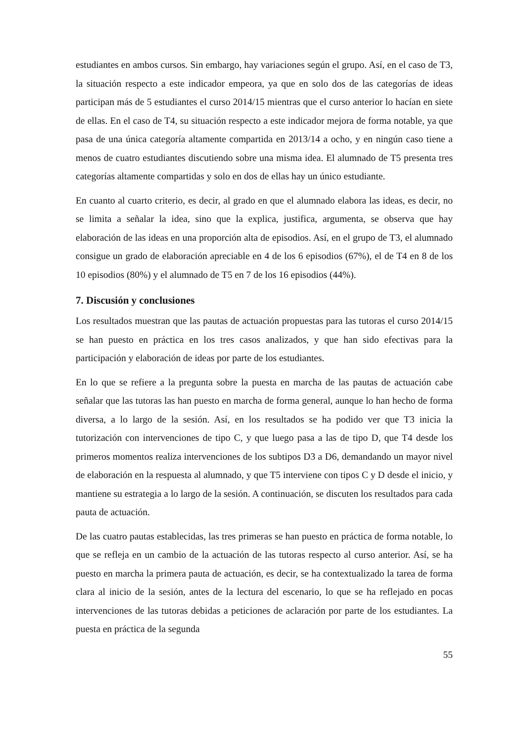estudiantes en ambos cursos. Sin embargo, hay variaciones según el grupo. Así, en el caso de T3, la situación respecto a este indicador empeora, ya que en solo dos de las categorías de ideas participan más de 5 estudiantes el curso 2014/15 mientras que el curso anterior lo hacían en siete de ellas. En el caso de T4, su situación respecto a este indicador mejora de forma notable, ya que pasa de una única categoría altamente compartida en 2013/14 a ocho, y en ningún caso tiene a menos de cuatro estudiantes discutiendo sobre una misma idea. El alumnado de T5 presenta tres categorías altamente compartidas y solo en dos de ellas hay un único estudiante.
En cuanto al cuarto criterio, es decir, al grado en que el alumnado elabora las ideas, es decir, no se limita a señalar la idea, sino que la explica, justifica, argumenta, se observa que hay elaboración de las ideas en una proporción alta de episodios. Así, en el grupo de T3, el alumnado consigue un grado de elaboración apreciable en 4 de los 6 episodios (67%), el de T4 en 8 de los 10 episodios (80%) y el alumnado de T5 en 7 de los 16 episodios (44%).
7. Discusión y conclusiones
Los resultados muestran que las pautas de actuación propuestas para las tutoras el curso 2014/15 se han puesto en práctica en los tres casos analizados, y que han sido efectivas para la participación y elaboración de ideas por parte de los estudiantes.
En lo que se refiere a la pregunta sobre la puesta en marcha de las pautas de actuación cabe señalar que las tutoras las han puesto en marcha de forma general, aunque lo han hecho de forma diversa, a lo largo de la sesión. Así, en los resultados se ha podido ver que T3 inicia la tutorización con intervenciones de tipo C, y que luego pasa a las de tipo D, que T4 desde los primeros momentos realiza intervenciones de los subtipos D3 a D6, demandando un mayor nivel de elaboración en la respuesta al alumnado, y que T5 interviene con tipos C y D desde el inicio, y mantiene su estrategia a lo largo de la sesión. A continuación, se discuten los resultados para cada pauta de actuación.
De las cuatro pautas establecidas, las tres primeras se han puesto en práctica de forma notable, lo que se refleja en un cambio de la actuación de las tutoras respecto al curso anterior. Así, se ha puesto en marcha la primera pauta de actuación, es decir, se ha contextualizado la tarea de forma clara al inicio de la sesión, antes de la lectura del escenario, lo que se ha reflejado en pocas intervenciones de las tutoras debidas a peticiones de aclaración por parte de los estudiantes. La puesta en práctica de la segunda
55